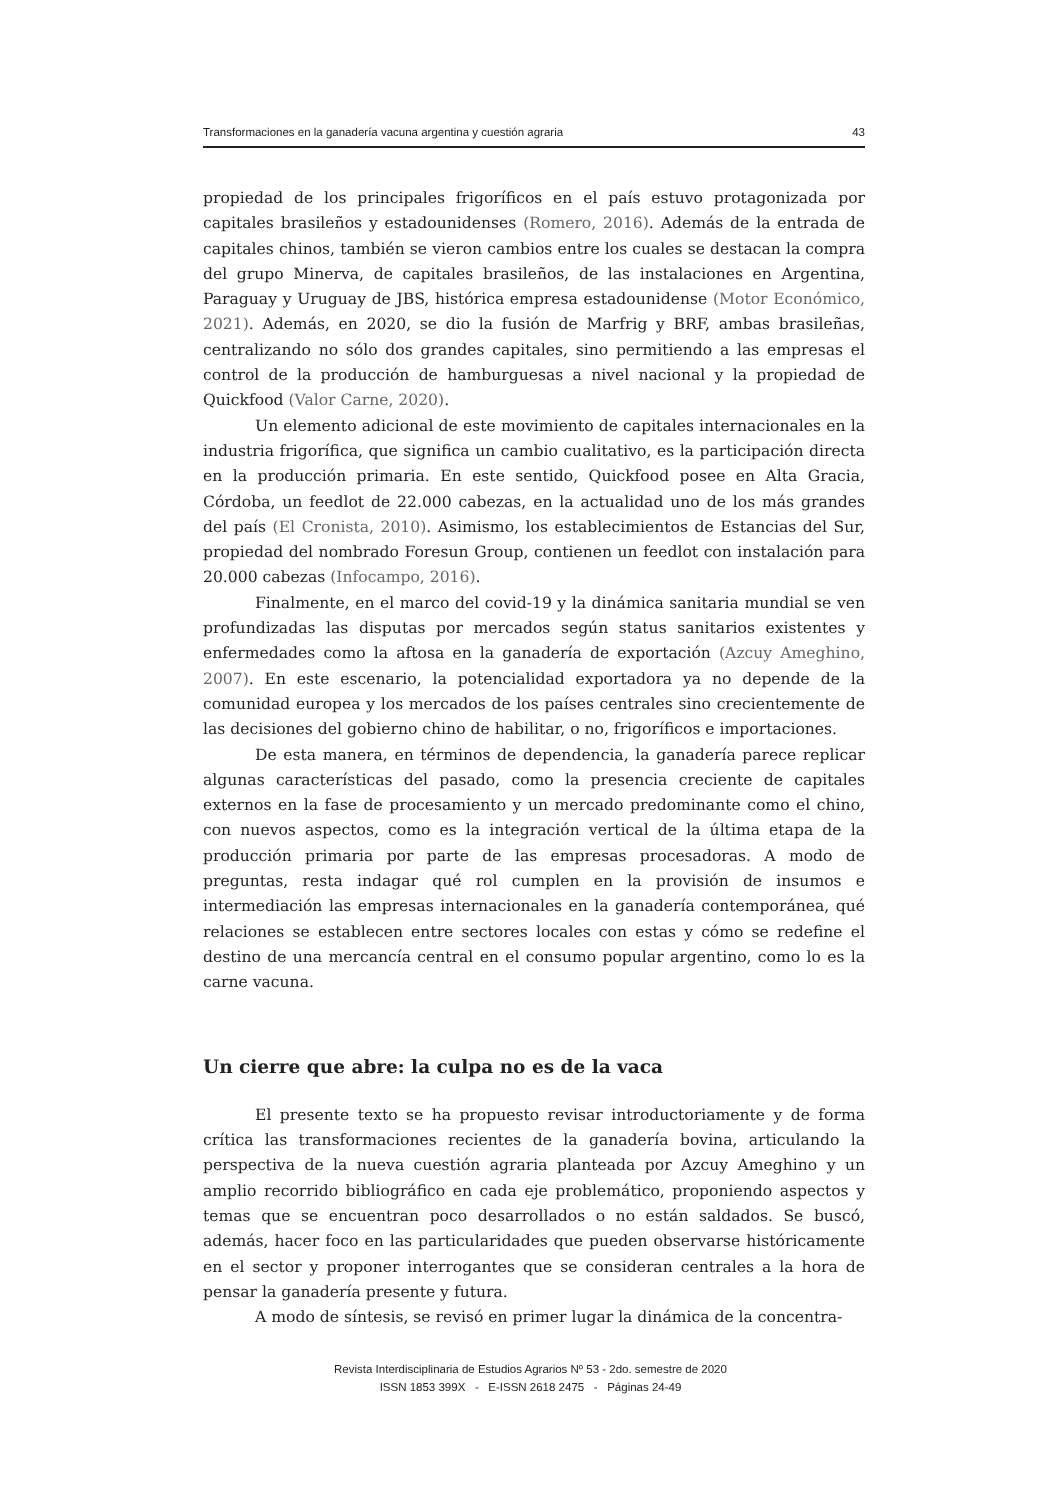Transformaciones en la ganadería vacuna argentina y cuestión agraria 43
propiedad de los principales frigoríficos en el país estuvo protagonizada por capitales brasileños y estadounidenses (Romero, 2016). Además de la entrada de capitales chinos, también se vieron cambios entre los cuales se destacan la compra del grupo Minerva, de capitales brasileños, de las instalaciones en Argentina, Paraguay y Uruguay de JBS, histórica empresa estadounidense (Motor Económico, 2021). Además, en 2020, se dio la fusión de Marfrig y BRF, ambas brasileñas, centralizando no sólo dos grandes capitales, sino permitiendo a las empresas el control de la producción de hamburguesas a nivel nacional y la propiedad de Quickfood (Valor Carne, 2020).
Un elemento adicional de este movimiento de capitales internacionales en la industria frigorífica, que significa un cambio cualitativo, es la participación directa en la producción primaria. En este sentido, Quickfood posee en Alta Gracia, Córdoba, un feedlot de 22.000 cabezas, en la actualidad uno de los más grandes del país (El Cronista, 2010). Asimismo, los establecimientos de Estancias del Sur, propiedad del nombrado Foresun Group, contienen un feedlot con instalación para 20.000 cabezas (Infocampo, 2016).
Finalmente, en el marco del covid-19 y la dinámica sanitaria mundial se ven profundizadas las disputas por mercados según status sanitarios existentes y enfermedades como la aftosa en la ganadería de exportación (Azcuy Ameghino, 2007). En este escenario, la potencialidad exportadora ya no depende de la comunidad europea y los mercados de los países centrales sino crecientemente de las decisiones del gobierno chino de habilitar, o no, frigoríficos e importaciones.
De esta manera, en términos de dependencia, la ganadería parece replicar algunas características del pasado, como la presencia creciente de capitales externos en la fase de procesamiento y un mercado predominante como el chino, con nuevos aspectos, como es la integración vertical de la última etapa de la producción primaria por parte de las empresas procesadoras. A modo de preguntas, resta indagar qué rol cumplen en la provisión de insumos e intermediación las empresas internacionales en la ganadería contemporánea, qué relaciones se establecen entre sectores locales con estas y cómo se redefine el destino de una mercancía central en el consumo popular argentino, como lo es la carne vacuna.
Un cierre que abre: la culpa no es de la vaca
El presente texto se ha propuesto revisar introductoriamente y de forma crítica las transformaciones recientes de la ganadería bovina, articulando la perspectiva de la nueva cuestión agraria planteada por Azcuy Ameghino y un amplio recorrido bibliográfico en cada eje problemático, proponiendo aspectos y temas que se encuentran poco desarrollados o no están saldados. Se buscó, además, hacer foco en las particularidades que pueden observarse históricamente en el sector y proponer interrogantes que se consideran centrales a la hora de pensar la ganadería presente y futura.
A modo de síntesis, se revisó en primer lugar la dinámica de la concentra-
Revista Interdisciplinaria de Estudios Agrarios Nº 53 - 2do. semestre de 2020
ISSN 1853 399X - E-ISSN 2618 2475 - Páginas 24-49